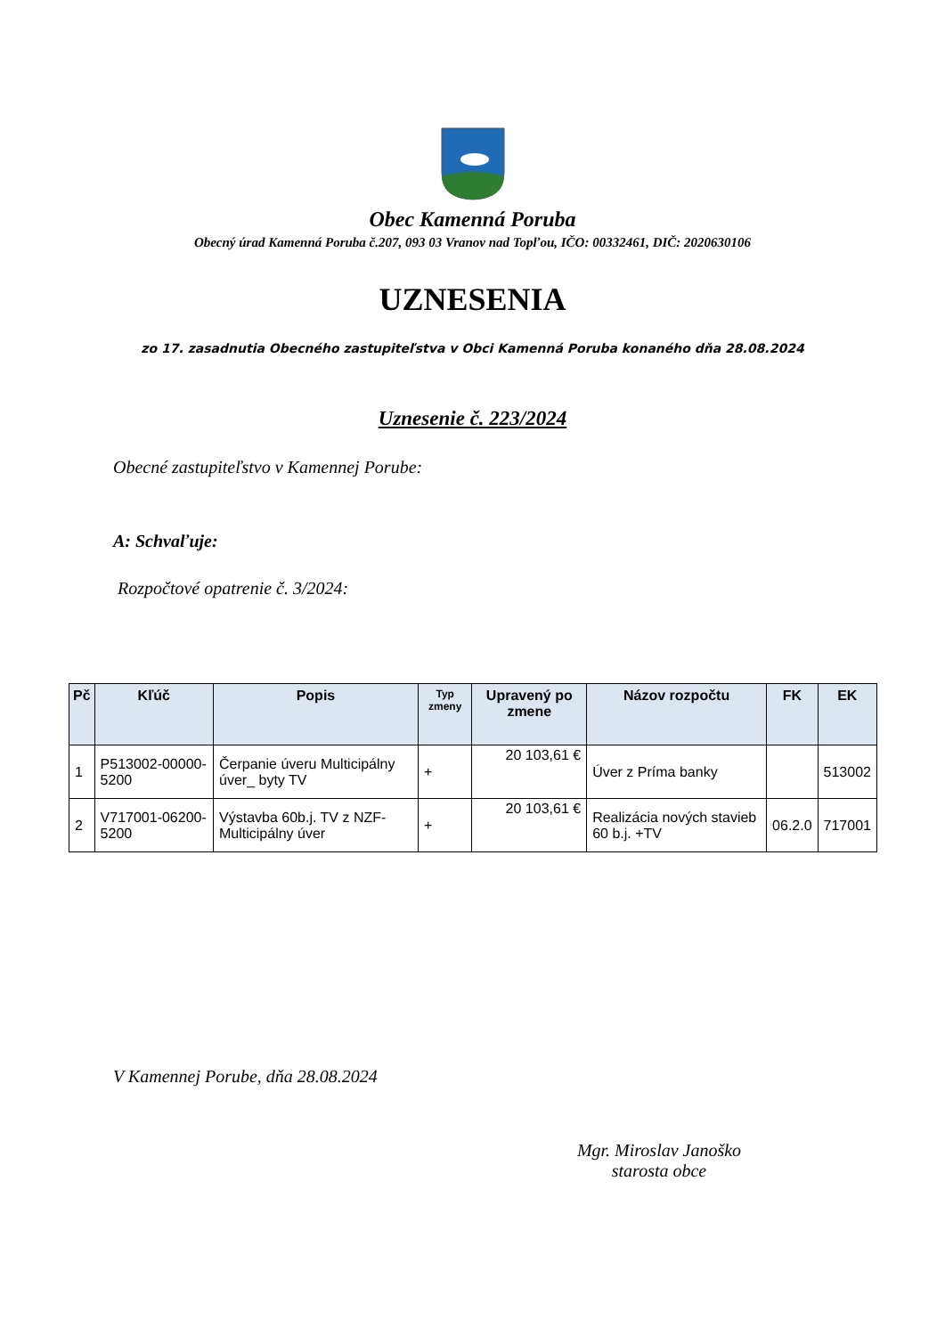Obec Kamenná Poruba
Obecný úrad Kamenná Poruba č.207, 093 03 Vranov nad Topľou, IČO: 00332461, DIČ: 2020630106
UZNESENIA
zo 17. zasadnutia Obecného zastupiteľstva v Obci Kamenná Poruba konaného dňa 28.08.2024
Uznesenie č. 223/2024
Obecné zastupiteľstvo v Kamennej Porube:
A: Schvaľuje:
Rozpočtové opatrenie č. 3/2024:
| Pč | Kľúč | Popis | Typ zmeny | Upravený po zmene | Názov rozpočtu | FK | EK |
| --- | --- | --- | --- | --- | --- | --- | --- |
| 1 | P513002-00000-5200 | Čerpanie úveru Multicipálny úver_ byty TV | + | 20 103,61 € | Úver z Príma banky | | 513002 |
| 2 | V717001-06200-5200 | Výstavba 60b.j. TV z NZF-Multicipálny úver | + | 20 103,61 € | Realizácia nových stavieb 60 b.j. +TV | 06.2.0 | 717001 |
V Kamennej Porube, dňa 28.08.2024
Mgr. Miroslav Janoško
starosta obce